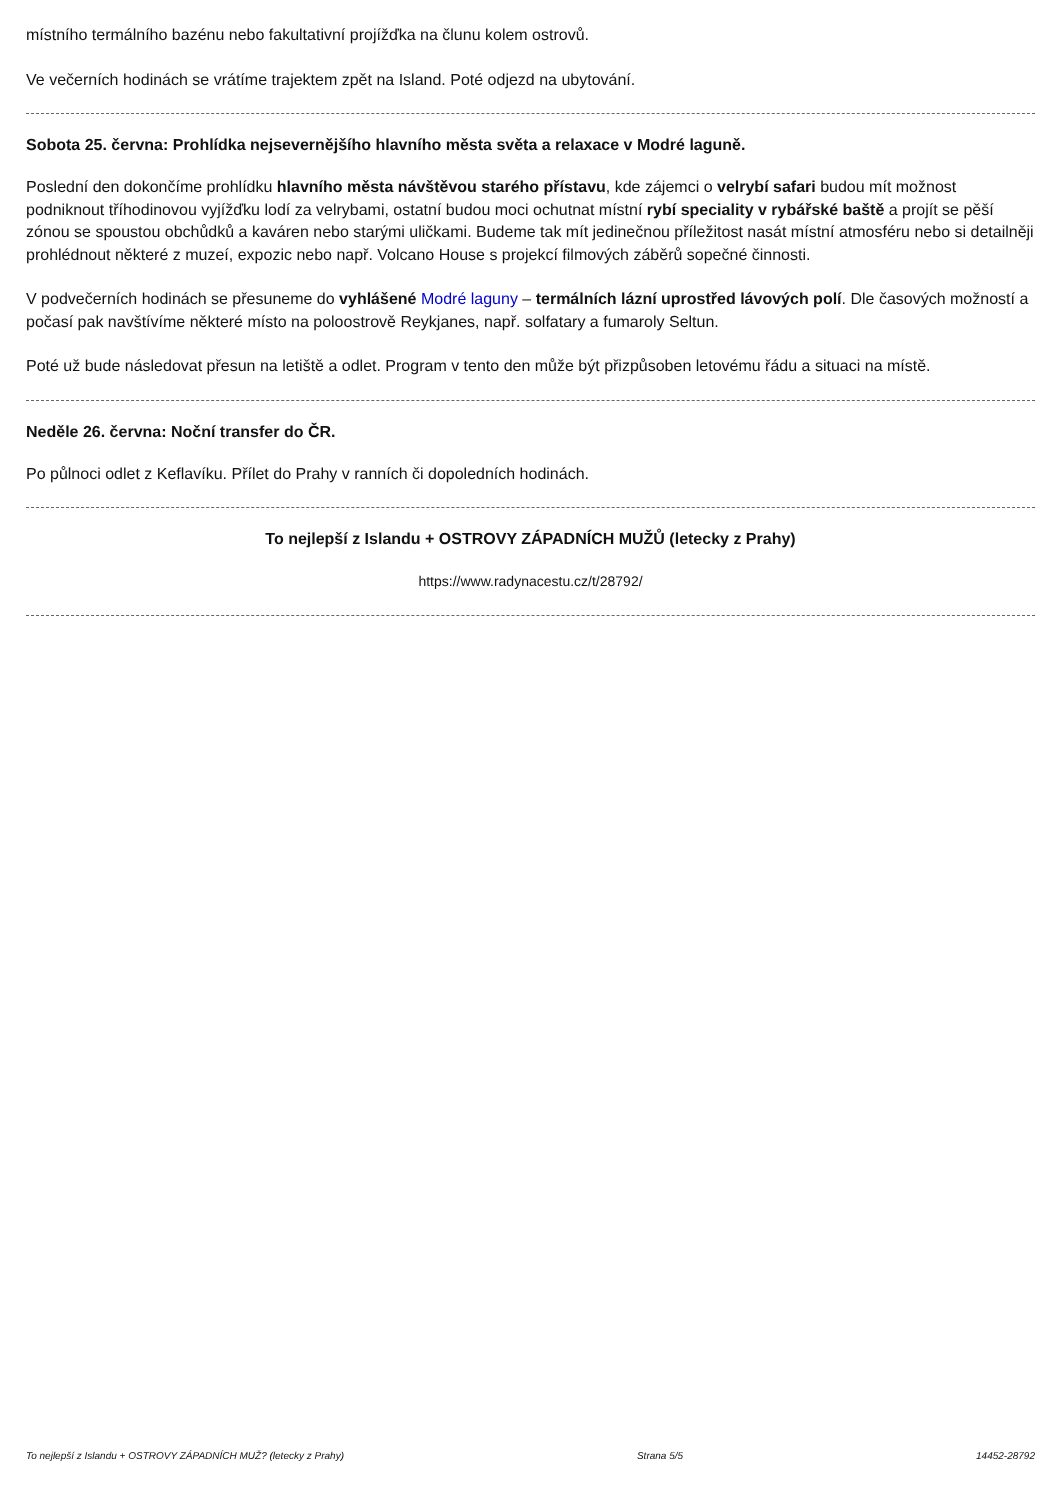místního termálního bazénu nebo fakultativní projížďka na člunu kolem ostrovů.
Ve večerních hodinách se vrátíme trajektem zpět na Island. Poté odjezd na ubytování.
Sobota 25. června: Prohlídka nejsevernějšího hlavního města světa a relaxace v Modré laguně.
Poslední den dokončíme prohlídku hlavního města návštěvou starého přístavu, kde zájemci o velrybí safari budou mít možnost podniknout tříhodinovou vyjížďku lodí za velrybami, ostatní budou moci ochutnat místní rybí speciality v rybářské baště a projít se pěší zónou se spoustou obchůdků a kaváren nebo starými uličkami. Budeme tak mít jedinečnou příležitost nasát místní atmosféru nebo si detailněji prohlédnout některé z muzeí, expozic nebo např. Volcano House s projekcí filmových záběrů sopečné činnosti.
V podvečerních hodinách se přesuneme do vyhlášené Modré laguny – termálních lázní uprostřed lávových polí. Dle časových možností a počasí pak navštívíme některé místo na poloostrově Reykjanes, např. solfatary a fumaroly Seltun.
Poté už bude následovat přesun na letiště a odlet. Program v tento den může být přizpůsoben letovému řádu a situaci na místě.
Neděle 26. června: Noční transfer do ČR.
Po půlnoci odlet z Keflavíku. Přílet do Prahy v ranních či dopoledních hodinách.
To nejlepší z Islandu + OSTROVY ZÁPADNÍCH MUŽŮ (letecky z Prahy)
https://www.radynacestu.cz/t/28792/
To nejlepší z Islandu + OSTROVY ZÁPADNÍCH MUŽ? (letecky z Prahy) Strana 5/5 14452-28792